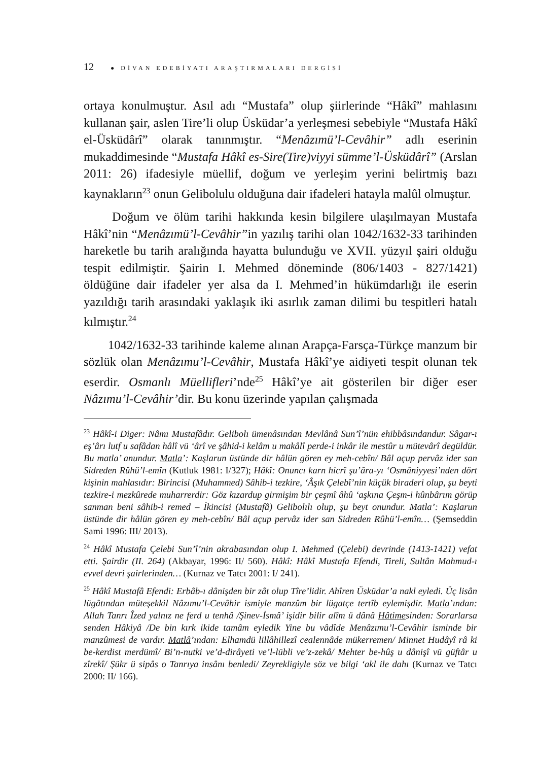12 ● DİVAN EDEBİYATI ARAŞTIRMALARI DERGİSİ
ortaya konulmuştur. Asıl adı “Mustafa” olup şiirlerinde “Hâkî” mahlasını kullanan şair, aslen Tire’li olup Üsküdar’a yerleşmesi sebebiyle “Mustafa Hâkî el-Üsküdârî” olarak tanınmıştır. “Menâzımü’l-Cevâhir” adlı eserinin mukaddimesinde “Mustafa Hâkî es-Sire(Tire)viyyi sümme’l-Üsküdârî” (Arslan 2011: 26) ifadesiyle müellif, doğum ve yerleşim yerini belirtmiş bazı kaynakların<sup>23</sup> onun Gelibolulu olduğuna dair ifadeleri hatayla malûl olmuştur.
Doğum ve ölüm tarihi hakkında kesin bilgilere ulaşılmayan Mustafa Hâkî’nin “Menâzımü’l-Cevâhir”in yazılış tarihi olan 1042/1632-33 tarihinden hareketle bu tarih aralığında hayatta bulunduğu ve XVII. yüzyıl şairi olduğu tespit edilmiştir. Şairin I. Mehmed döneminde (806/1403 - 827/1421) öldüğüne dair ifadeler yer alsa da I. Mehmed’in hükümdarlığı ile eserin yazıldığı tarih arasındaki yaklaşık iki asırlık zaman dilimi bu tespitleri hatalı kılmıştır.<sup>24</sup>
1042/1632-33 tarihinde kaleme alınan Arapça-Farsça-Türkçe manzum bir sözlük olan Menâzımu’l-Cevâhir, Mustafa Hâkî’ye aidiyeti tespit olunan tek eserdir. Osmanlı Müellifleri’nde<sup>25</sup> Hâkî’ye ait gösterilen bir diğer eser Nâzımu’l-Cevâhir’dir. Bu konu üzerinde yapılan çalışmada
<sup>23</sup> Hâkî-i Diger: Nâmı Mustafâdır. Gelibolı ümenâsından Mevlânâ Sun’î’nün ehibbâsındandur. Sâgar-ı eş’ârı lutf u safâdan hâlî vü ‘ârî ve şâhid-i kelâm u makâlî perde-i inkâr ile mestûr u mütevârî degüldür. Bu matla’ anundur. Matla’: Kaşlarun üstünde dir hâlün gören ey meh-cebîn/ Bâl açup pervâz ider san Sidreden Rûhü’l-emîn (Kutluk 1981: I/327); Hâkî: Onuncı karn hicrî şu’âra-yı ‘Osmâniyyesi’nden dört kişinin mahlasıdır: Birincisi (Muhammed) Sâhib-i tezkire, ‘Âşık Çelebî’nin küçük biraderi olup, şu beyti tezkire-i mezkûrede muharrerdir: Göz kızardup girmişim bir çeşmî âhû ‘aşkına Çeşm-i hûnbârım görüp sanman beni sâhib-i remed – İkincisi (Mustafâ) Gelibolılı olup, şu beyt onundur. Matla’: Kaşlarun üstünde dir hâlün gören ey meh-cebîn/ Bâl açup pervâz ider san Sidreden Rûhü’l-emîn… (Şemseddin Sami 1996: III/ 2013).
<sup>24</sup> Hâkî Mustafa Çelebi Sun’î’nin akrabasından olup I. Mehmed (Çelebi) devrinde (1413-1421) vefat etti. Şairdir (II. 264) (Akbayar, 1996: II/ 560). Hâkî: Hâkî Mustafa Efendi, Tireli, Sultân Mahmud-ı evvel devri şairlerinden… (Kurnaz ve Tatcı 2001: I/ 241).
<sup>25</sup> Hâkî Mustafâ Efendi: Erbâb-ı dânişden bir zât olup Tîre’lidir. Ahîren Üsküdar’a nakl eyledi. Üç lisân lügâtından müteşekkil Nâzımu’l-Cevâhir ismiyle manzûm bir lügatçe tertîb eylemişdir. Matla’ından: Allah Tanrı Îzed yalnız ne ferd u tenhâ /Şinev-İsmâ’ işidir bilir alîm ü dânâ Hâtimesinden: Sorarlarsa senden Hâkiyâ /De bin kırk ikide tamâm eyledik Yine bu vâdîde Menâzımu’l-Cevâhir isminde bir manzûmesi de vardır. Matlâ’ından: Elhamdü lillâhillezî cealennâde mükerremen/ Minnet Hudâyî râ ki be-kerdist merdümî/ Bi’n-nutki ve’d-dirâyeti ve’l-lübli ve’z-zekâ/ Mehter be-hûş u dânişî vü güftâr u zîrekî/ Şükr ü sipâs o Tanrıya insânı benledi/ Zeyrekligiyle söz ve bilgi ‘akl ile dahı (Kurnaz ve Tatcı 2000: II/ 166).